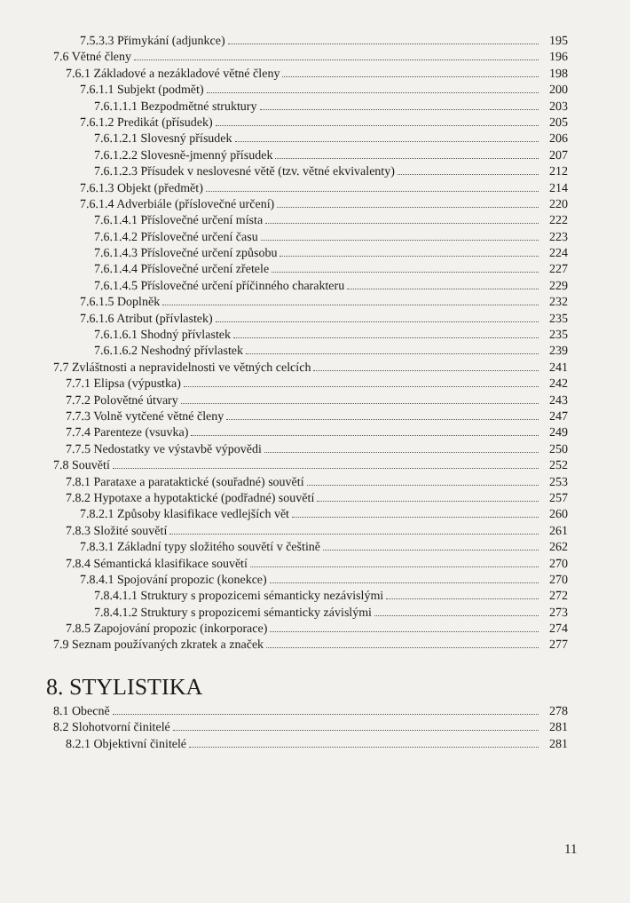7.5.3.3 Přimykání (adjunkce) 195
7.6 Větné členy 196
7.6.1 Základové a nezákladové větné členy 198
7.6.1.1 Subjekt (podmět) 200
7.6.1.1.1 Bezpodmětné struktury 203
7.6.1.2 Predikát (přísudek) 205
7.6.1.2.1 Slovesný přísudek 206
7.6.1.2.2 Slovesně-jmenný přísudek 207
7.6.1.2.3 Přísudek v neslovesné větě (tzv. větné ekvivalenty) 212
7.6.1.3 Objekt (předmět) 214
7.6.1.4 Adverbiále (příslovečné určení) 220
7.6.1.4.1 Příslovečné určení místa 222
7.6.1.4.2 Příslovečné určení času 223
7.6.1.4.3 Příslovečné určení způsobu 224
7.6.1.4.4 Příslovečné určení zřetele 227
7.6.1.4.5 Příslovečné určení příčinného charakteru 229
7.6.1.5 Doplněk 232
7.6.1.6 Atribut (přívlastek) 235
7.6.1.6.1 Shodný přívlastek 235
7.6.1.6.2 Neshodný přívlastek 239
7.7 Zvláštnosti a nepravidelnosti ve větných celcích 241
7.7.1 Elipsa (výpustka) 242
7.7.2 Polovětné útvary 243
7.7.3 Volně vytčené větné členy 247
7.7.4 Parenteze (vsuvka) 249
7.7.5 Nedostatky ve výstavbě výpovědi 250
7.8 Souvětí 252
7.8.1 Parataxe a parataktické (souřadné) souvětí 253
7.8.2 Hypotaxe a hypotaktické (podřadné) souvětí 257
7.8.2.1 Způsoby klasifikace vedlejších vět 260
7.8.3 Složité souvětí 261
7.8.3.1 Základní typy složitého souvětí v češtině 262
7.8.4 Sémantická klasifikace souvětí 270
7.8.4.1 Spojování propozic (konekce) 270
7.8.4.1.1 Struktury s propozicemi sémanticky nezávislými 272
7.8.4.1.2 Struktury s propozicemi sémanticky závislými 273
7.8.5 Zapojování propozic (inkorporace) 274
7.9 Seznam používaných zkratek a značek 277
8. STYLISTIKA
8.1 Obecně 278
8.2 Slohotvorní činitelé 281
8.2.1 Objektivní činitelé 281
11